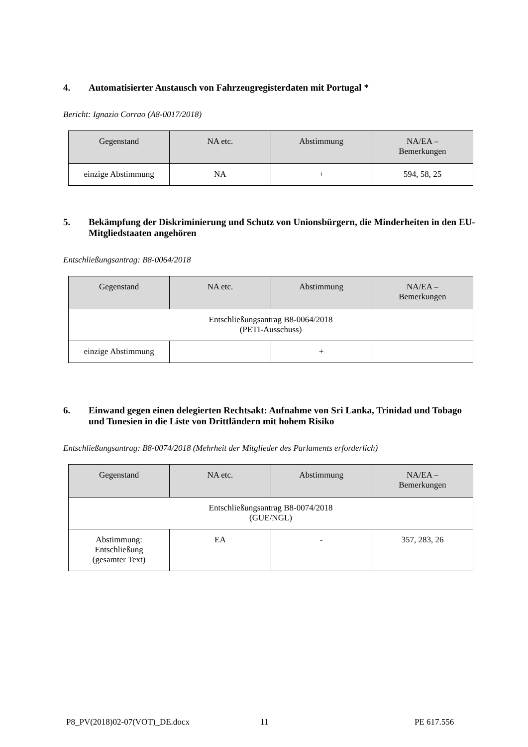4. Automatisierter Austausch von Fahrzeugregisterdaten mit Portugal *
Bericht: Ignazio Corrao (A8-0017/2018)
| Gegenstand | NA etc. | Abstimmung | NA/EA – Bemerkungen |
| --- | --- | --- | --- |
| einzige Abstimmung | NA | + | 594, 58, 25 |
5. Bekämpfung der Diskriminierung und Schutz von Unionsbürgern, die Minderheiten in den EU-Mitgliedstaaten angehören
Entschließungsantrag: B8-0064/2018
| Gegenstand | NA etc. | Abstimmung | NA/EA – Bemerkungen |
| --- | --- | --- | --- |
| Entschließungsantrag B8-0064/2018 (PETI-Ausschuss) | | | |
| einzige Abstimmung | | + | |
6. Einwand gegen einen delegierten Rechtsakt: Aufnahme von Sri Lanka, Trinidad und Tobago und Tunesien in die Liste von Drittländern mit hohem Risiko
Entschließungsantrag: B8-0074/2018 (Mehrheit der Mitglieder des Parlaments erforderlich)
| Gegenstand | NA etc. | Abstimmung | NA/EA – Bemerkungen |
| --- | --- | --- | --- |
| Entschließungsantrag B8-0074/2018 (GUE/NGL) | | | |
| Abstimmung: Entschließung (gesamter Text) | EA | - | 357, 283, 26 |
P8_PV(2018)02-07(VOT)_DE.docx 11 PE 617.556